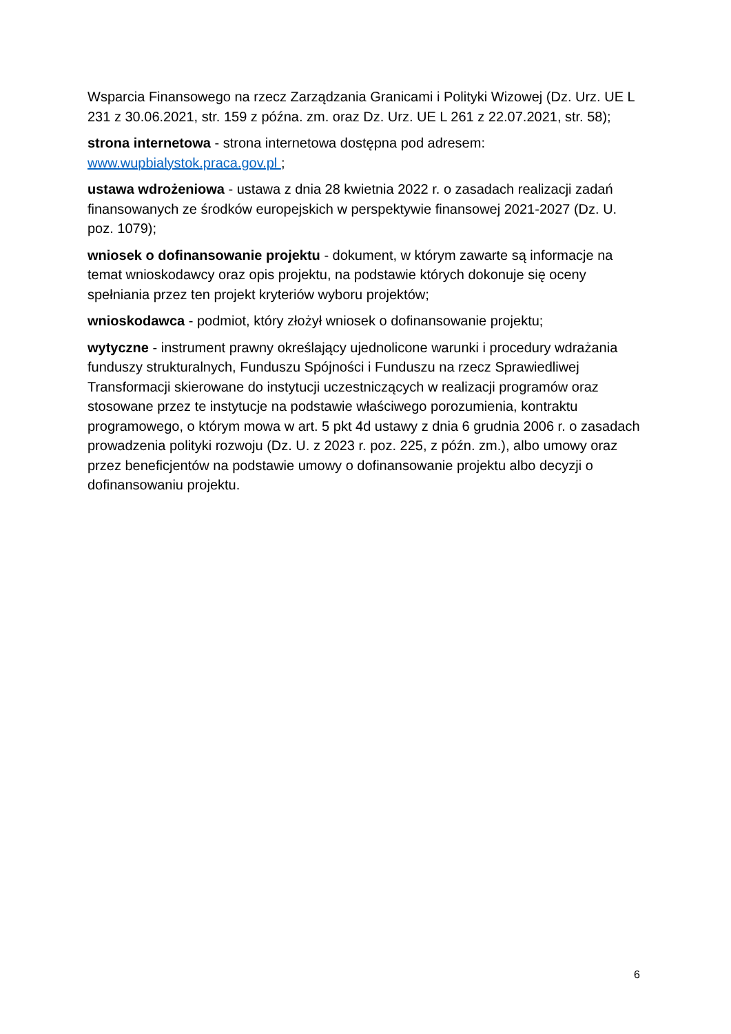Wsparcia Finansowego na rzecz Zarządzania Granicami i Polityki Wizowej (Dz. Urz. UE L 231 z 30.06.2021, str. 159 z późna. zm. oraz Dz. Urz. UE L 261 z 22.07.2021, str. 58);
strona internetowa - strona internetowa dostępna pod adresem:
www.wupbialystok.praca.gov.pl ;
ustawa wdrożeniowa - ustawa z dnia 28 kwietnia 2022 r. o zasadach realizacji zadań finansowanych ze środków europejskich w perspektywie finansowej 2021-2027 (Dz. U. poz. 1079);
wniosek o dofinansowanie projektu - dokument, w którym zawarte są informacje na temat wnioskodawcy oraz opis projektu, na podstawie których dokonuje się oceny spełniania przez ten projekt kryteriów wyboru projektów;
wnioskodawca - podmiot, który złożył wniosek o dofinansowanie projektu;
wytyczne - instrument prawny określający ujednolicone warunki i procedury wdrażania funduszy strukturalnych, Funduszu Spójności i Funduszu na rzecz Sprawiedliwej Transformacji skierowane do instytucji uczestniczących w realizacji programów oraz stosowane przez te instytucje na podstawie właściwego porozumienia, kontraktu programowego, o którym mowa w art. 5 pkt 4d ustawy z dnia 6 grudnia 2006 r. o zasadach prowadzenia polityki rozwoju (Dz. U. z 2023 r. poz. 225, z późn. zm.), albo umowy oraz przez beneficjentów na podstawie umowy o dofinansowanie projektu albo decyzji o dofinansowaniu projektu.
6